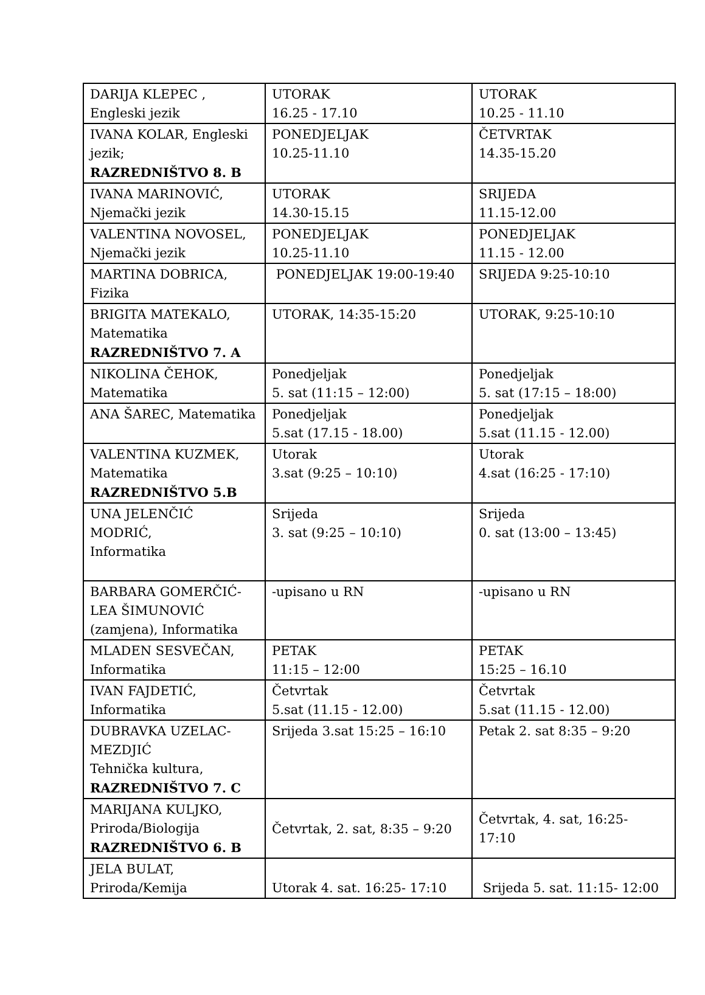| DARIJA KLEPEC , Engleski jezik | UTORAK 16.25 - 17.10 | UTORAK 10.25 - 11.10 |
| IVANA KOLAR, Engleski jezik; RAZREDNIŠTVO 8. B | PONEDJELJAK 10.25-11.10 | ČETVRTAK 14.35-15.20 |
| IVANA MARINOVIĆ, Njemački jezik | UTORAK 14.30-15.15 | SRIJEDA 11.15-12.00 |
| VALENTINA NOVOSEL, Njemački jezik | PONEDJELJAK 10.25-11.10 | PONEDJELJAK 11.15 - 12.00 |
| MARTINA DOBRICA, Fizika | PONEDJELJAK 19:00-19:40 | SRIJEDA 9:25-10:10 |
| BRIGITA MATEKALO, Matematika RAZREDNIŠTVO 7. A | UTORAK, 14:35-15:20 | UTORAK, 9:25-10:10 |
| NIKOLINA ČEHOK, Matematika | Ponedjeljak 5. sat (11:15 – 12:00) | Ponedjeljak 5. sat (17:15 – 18:00) |
| ANA ŠAREC, Matematika | Ponedjeljak 5.sat (17.15 - 18.00) | Ponedjeljak 5.sat (11.15 - 12.00) |
| VALENTINA KUZMEK, Matematika RAZREDNIŠTVO 5.B | Utorak 3.sat (9:25 – 10:10) | Utorak 4.sat (16:25 - 17:10) |
| UNA JELENČIĆ MODRIĆ, Informatika | Srijeda 3. sat (9:25 – 10:10) | Srijeda 0. sat (13:00 – 13:45) |
| BARBARA GOMERČIĆ- LEA ŠIMUNOVIĆ (zamjena), Informatika | -upisano u RN | -upisano u RN |
| MLADEN SESVEČAN, Informatika | PETAK 11:15 – 12:00 | PETAK 15:25 – 16.10 |
| IVAN FAJDETIĆ, Informatika | Četvrtak 5.sat (11.15 - 12.00) | Četvrtak 5.sat (11.15 - 12.00) |
| DUBRAVKA UZELAC- MEZDJIĆ Tehnička kultura, RAZREDNIŠTVO 7. C | Srijeda 3.sat 15:25 – 16:10 | Petak 2. sat 8:35 – 9:20 |
| MARIJANA KULJKO, Priroda/Biologija RAZREDNIŠTVO 6. B | Četvrtak, 2. sat, 8:35 – 9:20 | Četvrtak, 4. sat, 16:25- 17:10 |
| JELA BULAT, Priroda/Kemija | Utorak 4. sat. 16:25- 17:10 | Srijeda 5. sat. 11:15- 12:00 |